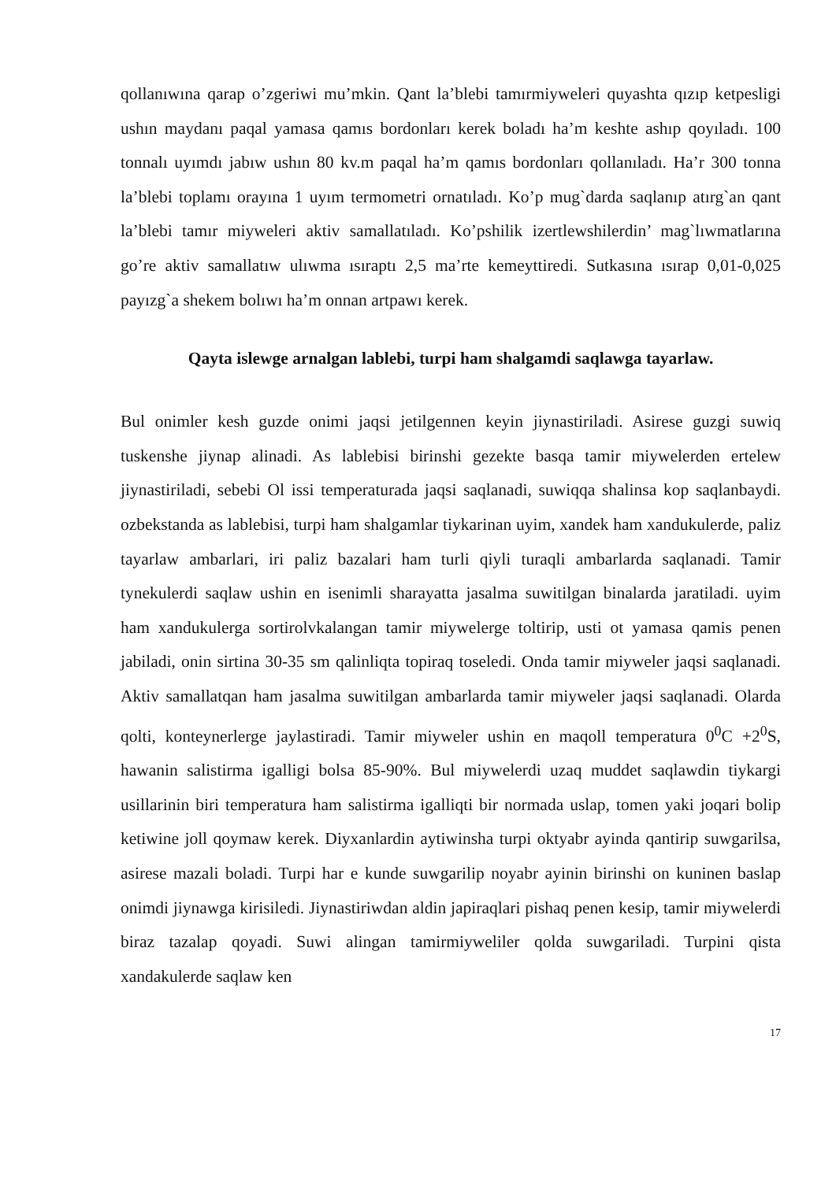qollanıwına qarap o’zgeriwi mu’mkin. Qant la’blebi tamırmiyweleri quyashta qızıp ketpesligi ushın maydanı paqal yamasa qamıs bordonları kerek boladı ha’m keshte ashıp qoyıladı. 100 tonnalı uyımdı jabıw ushın 80 kv.m paqal ha’m qamıs bordonları qollanıladı. Ha’r 300 tonna la’blebi toplamı orayına 1 uyım termometri ornatıladı. Ko’p mug`darda saqlanıp atırg`an qant la’blebi tamır miyweleri aktiv samallatıladı. Ko’pshilik izertlewshilerdin’ mag`lıwmatlarına go’re aktiv samallatıw ulıwma ısıraptı 2,5 ma’rte kemeyttiredi. Sutkasına ısırap 0,01-0,025 payızg`a shekem bolıwı ha’m onnan artpawı kerek.
Qayta islewge arnalgan lablebi, turpi ham shalgamdi saqlawga tayarlaw.
Bul onimler kesh guzde onimi jaqsi jetilgennen keyin jiynastiriladi. Asirese guzgi suwiq tuskenshe jiynap alinadi. As lablebisi birinshi gezekte basqa tamir miywelerden ertelew jiynastiriladi, sebebi Ol issi temperaturada jaqsi saqlanadi, suwiqqa shalinsa kop saqlanbaydi. ozbekstanda as lablebisi, turpi ham shalgamlar tiykarinan uyim, xandek ham xandukulerde, paliz tayarlaw ambarlari, iri paliz bazalari ham turli qiyli turaqli ambarlarda saqlanadi. Tamir tynekulerdi saqlaw ushin en isenimli sharayatta jasalma suwitilgan binalarda jaratiladi. uyim ham xandukulerga sortirolvkalangan tamir miywelerge toltirip, usti ot yamasa qamis penen jabiladi, onin sirtina 30-35 sm qalinliqta topiraq toseledi. Onda tamir miyweler jaqsi saqlanadi. Aktiv samallatqan ham jasalma suwitilgan ambarlarda tamir miyweler jaqsi saqlanadi. Olarda qolti, konteynerlerge jaylastiradi. Tamir miyweler ushin en maqoll temperatura 0<sup>0</sup>C +2<sup>0</sup>S, hawanin salistirma igalligi bolsa 85-90%. Bul miywelerdi uzaq muddet saqlawdin tiykargi usillarinin biri temperatura ham salistirma igalliqti bir normada uslap, tomen yaki joqari bolip ketiwine joll qoymaw kerek. Diyxanlardin aytiwinsha turpi oktyabr ayinda qantirip suwgarilsa, asirese mazali boladi. Turpi har e kunde suwgarilip noyabr ayinin birinshi on kuninen baslap onimdi jiynawga kirisiledi. Jiynastiriwdan aldin japiraqlari pishaq penen kesip, tamir miywelerdi biraz tazalap qoyadi. Suwi alingan tamirmiyweliler qolda suwgariladi. Turpini qista xandakulerde saqlaw ken
17